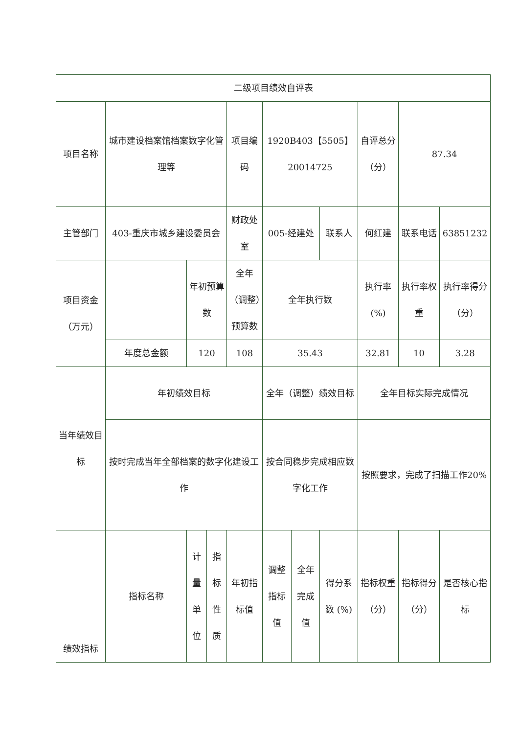| 二级项目绩效自评表 | | | | | | | | | | |
| 项目名称 | 城市建设档案馆档案数字化管理等 | | | 项目编码 | 1920B403【5505】20014725 | | | 自评总分 （分） | 87.34 | |
| 主管部门 | 403-重庆市城乡建设委员会 | | | 财政处室 | 005-经建处 | | 联系人 | 何红建 | 联系电话 | 63851232 |
| 项目资金 （万元） | | 年初预算数 | | 全年（调整）预算数 | 全年执行数 | | | 执行率 (%) | 执行率权重 | 执行率得分 （分） |
| | 年度总金额 | 120 | | 108 | 35.43 | | | 32.81 | 10 | 3.28 |
| 当年绩效目标 | 年初绩效目标 | | | | 全年（调整）绩效目标 | | | 全年目标实际完成情况 | | |
| | 按时完成当年全部档案的数字化建设工作 | | | | 按合同稳步完成相应数字化工作 | | | 按照要求，完成了扫描工作20% | | |
| 绩效指标 | 指标名称 | 计量单位 | 指标性质 | 年初指标值 | 调整指标值 | 全年完成值 | 得分系数 (%) | 指标权重 （分） | 指标得分 （分） | 是否核心指标 |